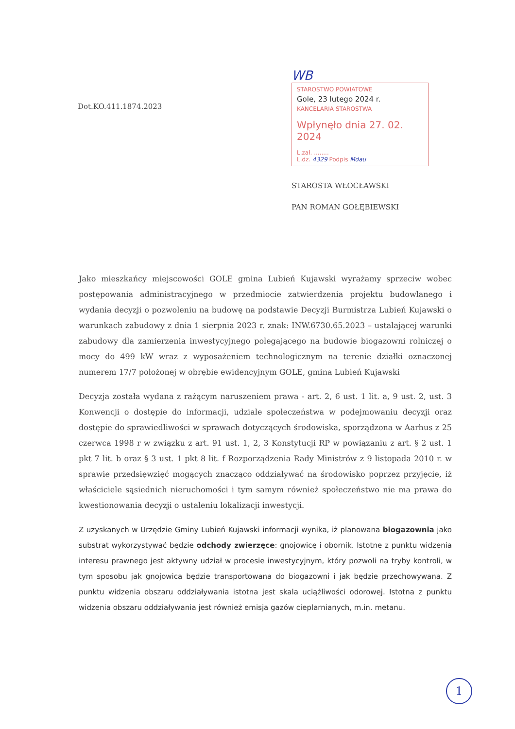Dot.KO.411.1874.2023
WB
STAROSTWO POWIATOWE
Gole, 23 lutego 2024 r.
KANCELARIA STAROSTWA
Wpłynęło dnia 27. 02. 2024
L.zał. ........
L.dz. 4329 Podpis Mdau
STAROSTA WŁOCŁAWSKI
PAN ROMAN GOŁĘBIEWSKI
Jako mieszkańcy miejscowości GOLE gmina Lubień Kujawski wyrażamy sprzeciw wobec postępowania administracyjnego w przedmiocie zatwierdzenia projektu budowlanego i wydania decyzji o pozwoleniu na budowę na podstawie Decyzji Burmistrza Lubień Kujawski o warunkach zabudowy z dnia 1 sierpnia 2023 r. znak: INW.6730.65.2023 – ustalającej warunki zabudowy dla zamierzenia inwestycyjnego polegającego na budowie biogazowni rolniczej o mocy do 499 kW wraz z wyposażeniem technologicznym na terenie działki oznaczonej numerem 17/7 położonej w obrębie ewidencyjnym GOLE, gmina Lubień Kujawski
Decyzja została wydana z rażącym naruszeniem prawa - art. 2, 6 ust. 1 lit. a, 9 ust. 2, ust. 3 Konwencji o dostępie do informacji, udziale społeczeństwa w podejmowaniu decyzji oraz dostępie do sprawiedliwości w sprawach dotyczących środowiska, sporządzona w Aarhus z 25 czerwca 1998 r w związku z art. 91 ust. 1, 2, 3 Konstytucji RP w powiązaniu z art. § 2 ust. 1 pkt 7 lit. b oraz § 3 ust. 1 pkt 8 lit. f Rozporządzenia Rady Ministrów z 9 listopada 2010 r. w sprawie przedsięwzięć mogących znacząco oddziaływać na środowisko poprzez przyjęcie, iż właściciele sąsiednich nieruchomości i tym samym również społeczeństwo nie ma prawa do kwestionowania decyzji o ustaleniu lokalizacji inwestycji.
Z uzyskanych w Urzędzie Gminy Lubień Kujawski informacji wynika, iż planowana biogazownia jako substrat wykorzystywać będzie odchody zwierzęce: gnojowicę i obornik. Istotne z punktu widzenia interesu prawnego jest aktywny udział w procesie inwestycyjnym, który pozwoli na tryby kontroli, w tym sposobu jak gnojowica będzie transportowana do biogazowni i jak będzie przechowywana. Z punktu widzenia obszaru oddziaływania istotna jest skala uciążliwości odorowej. Istotna z punktu widzenia obszaru oddziaływania jest również emisja gazów cieplarnianych, m.in. metanu.
1